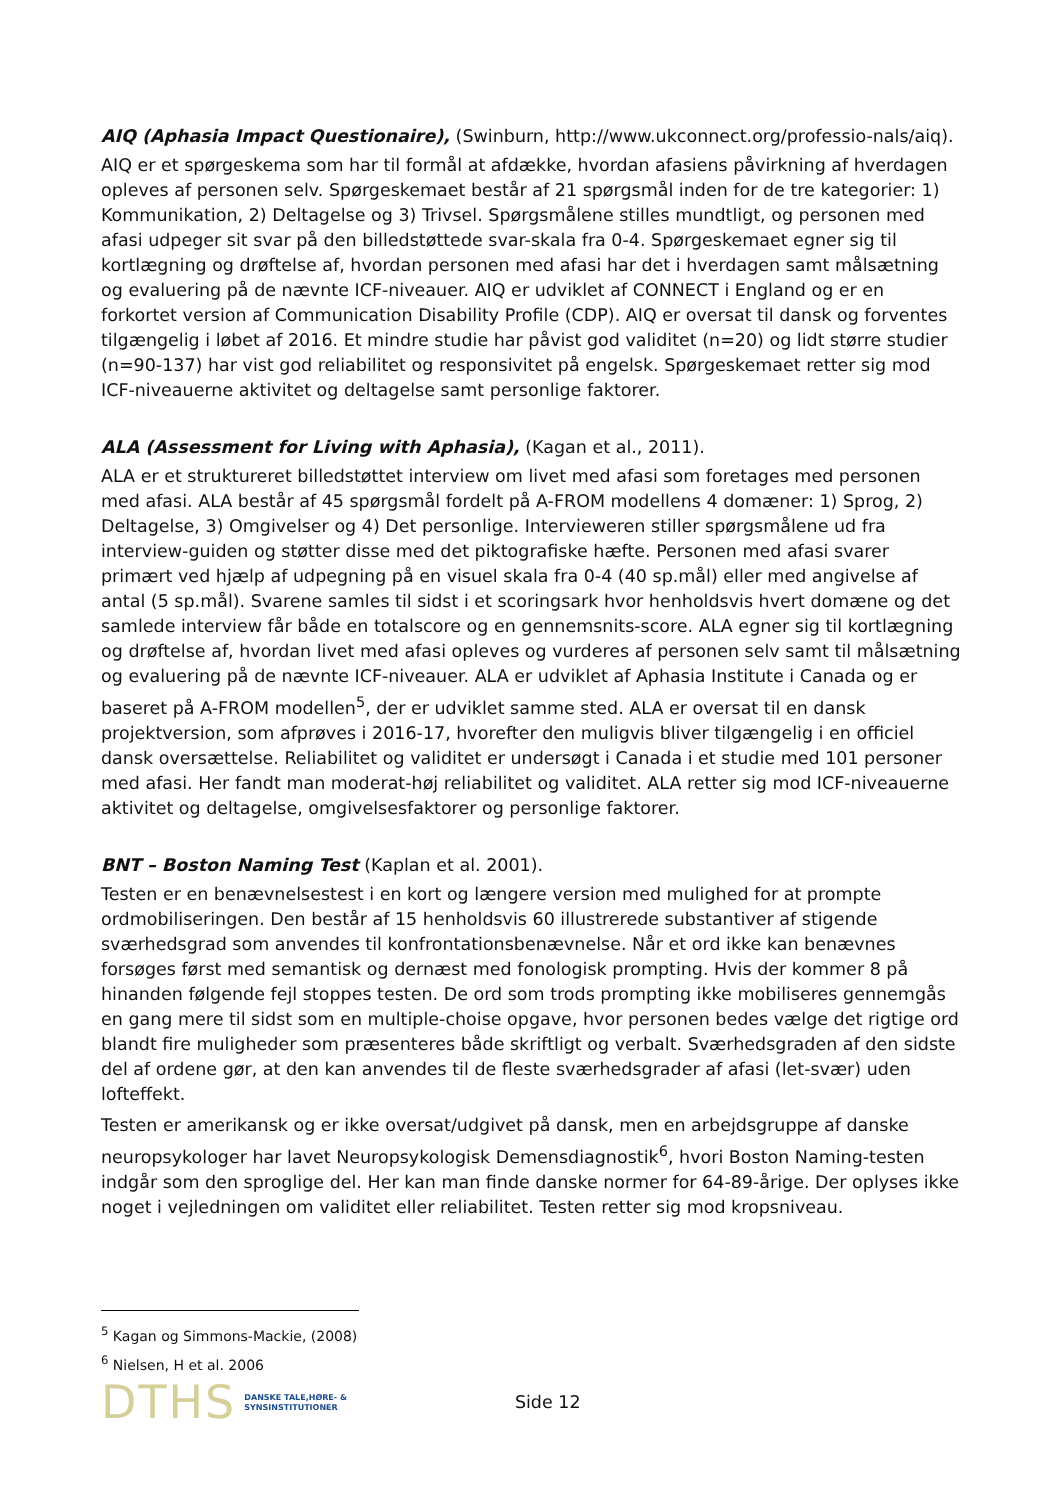AIQ (Aphasia Impact Questionaire), (Swinburn, http://www.ukconnect.org/professio-nals/aiq).
AIQ er et spørgeskema som har til formål at afdække, hvordan afasiens påvirkning af hverdagen opleves af personen selv. Spørgeskemaet består af 21 spørgsmål inden for de tre kategorier: 1) Kommunikation, 2) Deltagelse og 3) Trivsel. Spørgsmålene stilles mundtligt, og personen med afasi udpeger sit svar på den billedstøttede svar-skala fra 0-4. Spørgeskemaet egner sig til kortlægning og drøftelse af, hvordan personen med afasi har det i hverdagen samt målsætning og evaluering på de nævnte ICF-niveauer. AIQ er udviklet af CONNECT i England og er en forkortet version af Communication Disability Profile (CDP). AIQ er oversat til dansk og forventes tilgængelig i løbet af 2016. Et mindre studie har påvist god validitet (n=20) og lidt større studier (n=90-137) har vist god reliabilitet og responsivitet på engelsk. Spørgeskemaet retter sig mod ICF-niveauerne aktivitet og deltagelse samt personlige faktorer.
ALA (Assessment for Living with Aphasia), (Kagan et al., 2011).
ALA er et struktureret billedstøttet interview om livet med afasi som foretages med personen med afasi. ALA består af 45 spørgsmål fordelt på A-FROM modellens 4 domæner: 1) Sprog, 2) Deltagelse, 3) Omgivelser og 4) Det personlige. Intervieweren stiller spørgsmålene ud fra interview-guiden og støtter disse med det piktografiske hæfte. Personen med afasi svarer primært ved hjælp af udpegning på en visuel skala fra 0-4 (40 sp.mål) eller med angivelse af antal (5 sp.mål). Svarene samles til sidst i et scoringsark hvor henholdsvis hvert domæne og det samlede interview får både en totalscore og en gennemsnits-score. ALA egner sig til kortlægning og drøftelse af, hvordan livet med afasi opleves og vurderes af personen selv samt til målsætning og evaluering på de nævnte ICF-niveauer. ALA er udviklet af Aphasia Institute i Canada og er baseret på A-FROM modellen<sup>5</sup>, der er udviklet samme sted. ALA er oversat til en dansk projektversion, som afprøves i 2016-17, hvorefter den muligvis bliver tilgængelig i en officiel dansk oversættelse. Reliabilitet og validitet er undersøgt i Canada i et studie med 101 personer med afasi. Her fandt man moderat-høj reliabilitet og validitet. ALA retter sig mod ICF-niveauerne aktivitet og deltagelse, omgivelsesfaktorer og personlige faktorer.
BNT – Boston Naming Test (Kaplan et al. 2001).
Testen er en benævnelsestest i en kort og længere version med mulighed for at prompte ordmobiliseringen. Den består af 15 henholdsvis 60 illustrerede substantiver af stigende sværhedsgrad som anvendes til konfrontationsbenævnelse. Når et ord ikke kan benævnes forsøges først med semantisk og dernæst med fonologisk prompting. Hvis der kommer 8 på hinanden følgende fejl stoppes testen. De ord som trods prompting ikke mobiliseres gennemgås en gang mere til sidst som en multiple-choise opgave, hvor personen bedes vælge det rigtige ord blandt fire muligheder som præsenteres både skriftligt og verbalt. Sværhedsgraden af den sidste del af ordene gør, at den kan anvendes til de fleste sværhedsgrader af afasi (let-svær) uden lofteffekt.
Testen er amerikansk og er ikke oversat/udgivet på dansk, men en arbejdsgruppe af danske neuropsykologer har lavet Neuropsykologisk Demensdiagnostik<sup>6</sup>, hvori Boston Naming-testen indgår som den sproglige del. Her kan man finde danske normer for 64-89-årige. Der oplyses ikke noget i vejledningen om validitet eller reliabilitet. Testen retter sig mod kropsniveau.
<sup>5</sup> Kagan og Simmons-Mackie, (2008)
<sup>6</sup> Nielsen, H et al. 2006
DTHS DANSKE TALE,HØRE- &
SYNSINSTITUTIONER Side 12